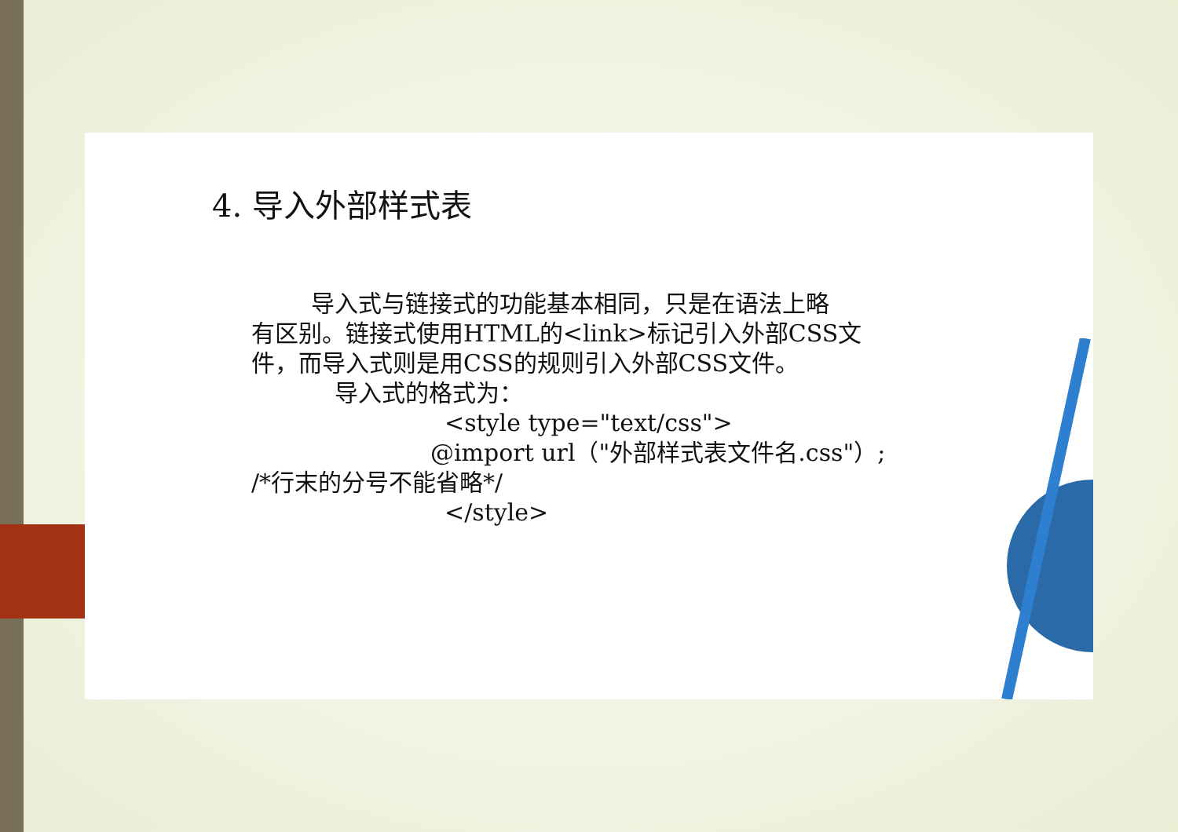4. 导入外部样式表
导入式与链接式的功能基本相同，只是在语法上略
有区别。链接式使用HTML的<link>标记引入外部CSS文
件，而导入式则是用CSS的规则引入外部CSS文件。
导入式的格式为：
<style type="text/css">
@import url（"外部样式表文件名.css"）;
/*行末的分号不能省略*/
</style>